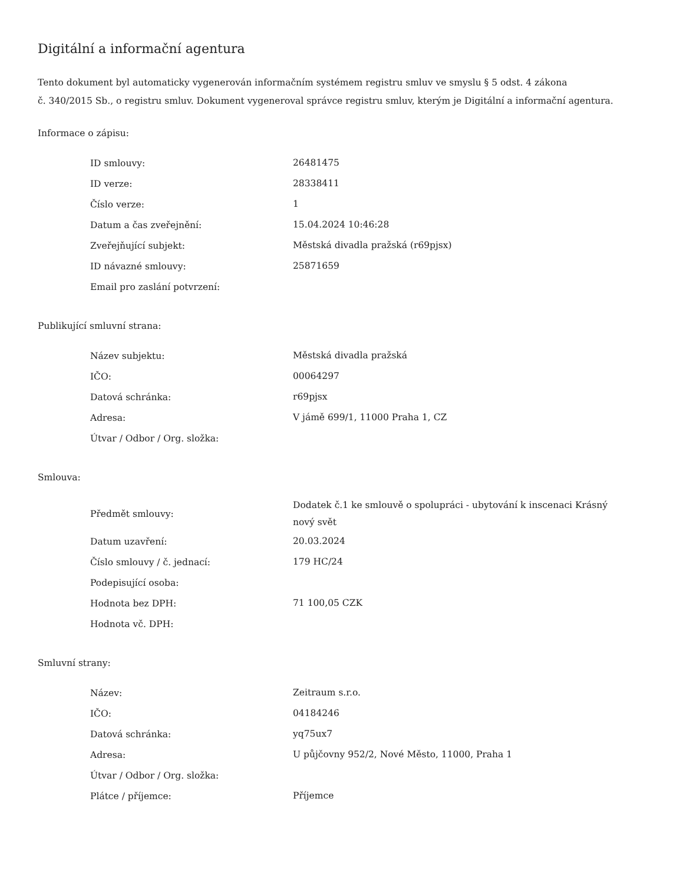Digitální a informační agentura
Tento dokument byl automaticky vygenerován informačním systémem registru smluv ve smyslu § 5 odst. 4 zákona
č. 340/2015 Sb., o registru smluv. Dokument vygeneroval správce registru smluv, kterým je Digitální a informační agentura.
Informace o zápisu:
| ID smlouvy: | 26481475 |
| ID verze: | 28338411 |
| Číslo verze: | 1 |
| Datum a čas zveřejnění: | 15.04.2024 10:46:28 |
| Zveřejňující subjekt: | Městská divadla pražská (r69pjsx) |
| ID návazné smlouvy: | 25871659 |
| Email pro zaslání potvrzení: | |
Publikující smluvní strana:
| Název subjektu: | Městská divadla pražská |
| IČO: | 00064297 |
| Datová schránka: | r69pjsx |
| Adresa: | V jámě 699/1, 11000 Praha 1, CZ |
| Útvar / Odbor / Org. složka: | |
Smlouva:
| Předmět smlouvy: | Dodatek č.1 ke smlouvě o spolupráci - ubytování k inscenaci Krásný nový svět |
| Datum uzavření: | 20.03.2024 |
| Číslo smlouvy / č. jednací: | 179 HC/24 |
| Podepisující osoba: | |
| Hodnota bez DPH: | 71 100,05 CZK |
| Hodnota vč. DPH: | |
Smluvní strany:
| Název: | Zeitraum s.r.o. |
| IČO: | 04184246 |
| Datová schránka: | yq75ux7 |
| Adresa: | U půjčovny 952/2, Nové Město, 11000, Praha 1 |
| Útvar / Odbor / Org. složka: | |
| Plátce / příjemce: | Příjemce |